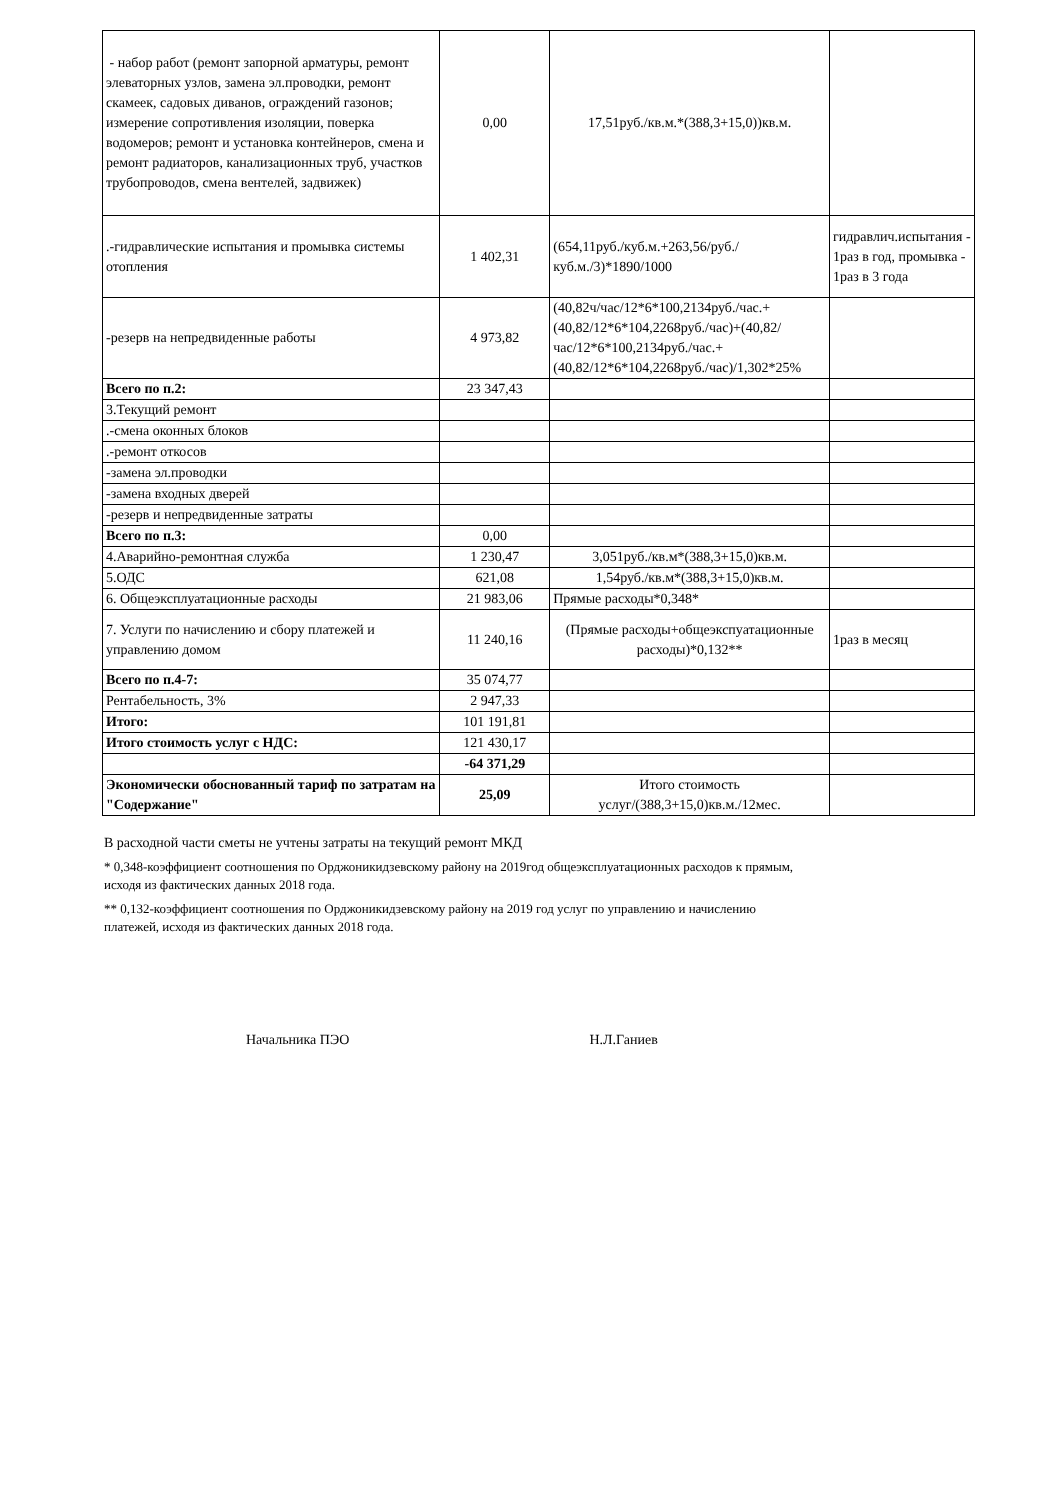| - набор работ (ремонт запорной арматуры, ремонт элеваторных узлов, замена эл.проводки, ремонт скамеек, садовых диванов, ограждений газонов; измерение сопротивления изоляции, поверка водомеров; ремонт и установка контейнеров, смена и ремонт радиаторов, канализационных труб, участков трубопроводов, смена вентелей, задвижек) | 0,00 | 17,51руб./кв.м.*(388,3+15,0))кв.м. | |
| .-гидравлические испытания и промывка системы отопления | 1 402,31 | (654,11руб./куб.м.+263,56/руб./куб.м./3)*1890/1000 | гидравлич.испытания - 1раз в год, промывка - 1раз в 3 года |
| -резерв на непредвиденные работы | 4 973,82 | (40,82ч/час/12*6*100,2134руб./час.+(40,82/12*6*104,2268руб./час)+(40,82/час/12*6*100,2134руб./час.+(40,82/12*6*104,2268руб./час)/1,302*25% | |
| Всего по п.2: | 23 347,43 | | |
| 3.Текущий ремонт | | | |
| .-смена оконных блоков | | | |
| .-ремонт откосов | | | |
| -замена эл.проводки | | | |
| -замена входных дверей | | | |
| -резерв и непредвиденные затраты | | | |
| Всего по п.3: | 0,00 | | |
| 4.Аварийно-ремонтная служба | 1 230,47 | 3,051руб./кв.м*(388,3+15,0)кв.м. | |
| 5.ОДС | 621,08 | 1,54руб./кв.м*(388,3+15,0)кв.м. | |
| 6. Общеэксплуатационные расходы | 21 983,06 | Прямые расходы*0,348* | |
| 7. Услуги по начислению и сбору платежей и управлению домом | 11 240,16 | (Прямые расходы+общеэкспуатационные расходы)*0,132** | 1раз в месяц |
| Всего по п.4-7: | 35 074,77 | | |
| Рентабельность, 3% | 2 947,33 | | |
| Итого: | 101 191,81 | | |
| Итого стоимость услуг с НДС: | 121 430,17 | | |
| | -64 371,29 | | |
| Экономически обоснованный тариф по затратам на "Содержание" | 25,09 | Итого стоимость услуг/(388,3+15,0)кв.м./12мес. | |
В расходной части сметы не учтены затраты на текущий ремонт МКД
* 0,348-коэффициент соотношения по Орджоникидзевскому району на 2019год общеэксплуатационных расходов к прямым,
исходя из фактических данных 2018 года.
** 0,132-коэффициент соотношения по Орджоникидзевскому району на 2019 год услуг по управлению и начислению
платежей, исходя из фактических данных 2018 года.
Начальника ПЭО Н.Л.Ганиев